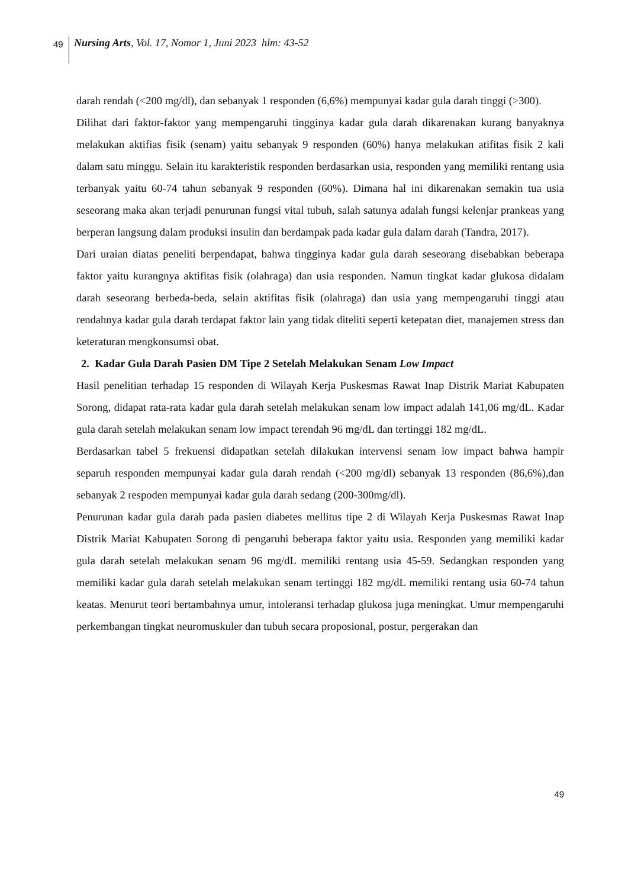49 Nursing Arts, Vol. 17, Nomor 1, Juni 2023 hlm: 43-52
darah rendah (<200 mg/dl), dan sebanyak 1 responden (6,6%) mempunyai kadar gula darah tinggi (>300).
Dilihat dari faktor-faktor yang mempengaruhi tingginya kadar gula darah dikarenakan kurang banyaknya melakukan aktifias fisik (senam) yaitu sebanyak 9 responden (60%) hanya melakukan atifitas fisik 2 kali dalam satu minggu. Selain itu karakteristik responden berdasarkan usia, responden yang memiliki rentang usia terbanyak yaitu 60-74 tahun sebanyak 9 responden (60%). Dimana hal ini dikarenakan semakin tua usia seseorang maka akan terjadi penurunan fungsi vital tubuh, salah satunya adalah fungsi kelenjar prankeas yang berperan langsung dalam produksi insulin dan berdampak pada kadar gula dalam darah (Tandra, 2017).
Dari uraian diatas peneliti berpendapat, bahwa tingginya kadar gula darah seseorang disebabkan beberapa faktor yaitu kurangnya aktifitas fisik (olahraga) dan usia responden. Namun tingkat kadar glukosa didalam darah seseorang berbeda-beda, selain aktifitas fisik (olahraga) dan usia yang mempengaruhi tinggi atau rendahnya kadar gula darah terdapat faktor lain yang tidak diteliti seperti ketepatan diet, manajemen stress dan keteraturan mengkonsumsi obat.
2. Kadar Gula Darah Pasien DM Tipe 2 Setelah Melakukan Senam Low Impact
Hasil penelitian terhadap 15 responden di Wilayah Kerja Puskesmas Rawat Inap Distrik Mariat Kabupaten Sorong, didapat rata-rata kadar gula darah setelah melakukan senam low impact adalah 141,06 mg/dL. Kadar gula darah setelah melakukan senam low impact terendah 96 mg/dL dan tertinggi 182 mg/dL.
Berdasarkan tabel 5 frekuensi didapatkan setelah dilakukan intervensi senam low impact bahwa hampir separuh responden mempunyai kadar gula darah rendah (<200 mg/dl) sebanyak 13 responden (86,6%),dan sebanyak 2 respoden mempunyai kadar gula darah sedang (200-300mg/dl).
Penurunan kadar gula darah pada pasien diabetes mellitus tipe 2 di Wilayah Kerja Puskesmas Rawat Inap Distrik Mariat Kabupaten Sorong di pengaruhi beberapa faktor yaitu usia. Responden yang memiliki kadar gula darah setelah melakukan senam 96 mg/dL memiliki rentang usia 45-59. Sedangkan responden yang memiliki kadar gula darah setelah melakukan senam tertinggi 182 mg/dL memiliki rentang usia 60-74 tahun keatas. Menurut teori bertambahnya umur, intoleransi terhadap glukosa juga meningkat. Umur mempengaruhi perkembangan tingkat neuromuskuler dan tubuh secara proposional, postur, pergerakan dan
49